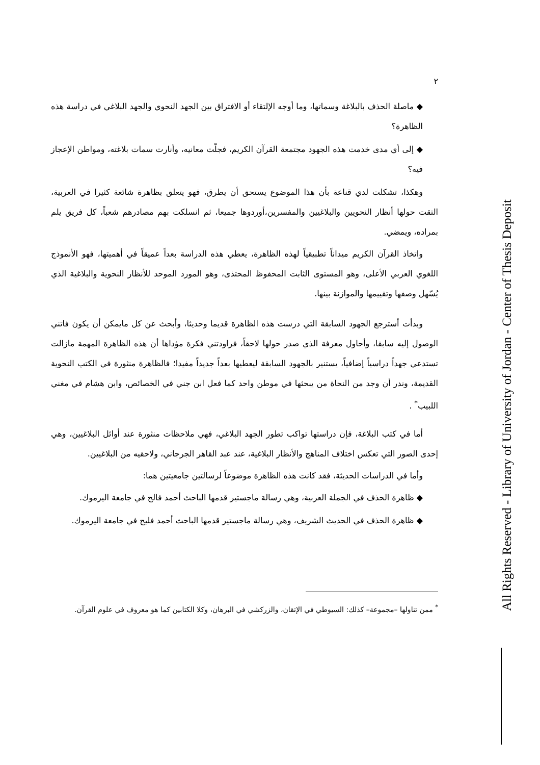٢
◆ ماصلة الحذف بالبلاغة وسماتها، وما أوجه الإلتقاء أو الافتراق بين الجهد النحوي والجهد البلاغي في دراسة هذه الظاهرة؟
◆ إلى أي مدى خدمت هذه الجهود مجتمعة القرآن الكريم، فجلّت معانيه، وأنارت سمات بلاغته، ومواطن الإعجاز فيه؟
وهكذا، تشكلت لدي قناعة بأن هذا الموضوع يستحق أن يطرق، فهو يتعلق بظاهرة شائعة كثيرا في العربية، التقت حولها أنظار النحويين والبلاغيين والمفسرين،أوردوها جميعا، ثم انسلكت بهم مصادرهم شعباً، كل فريق يلم بمراده، ويمضي.
واتخاذ القرآن الكريم ميداناً تطبيقياً لهذه الظاهرة، يعطي هذه الدراسة بعداً عميقاً في أهميتها، فهو الأنموذج اللغوي العربي الأعلى، وهو المستوى الثابت المحفوظ المحتذى، وهو المورد الموحد للأنظار النحوية والبلاغية الذي يُسّهل وصفها وتقييمها والموازنة بينها.
وبدأت أسترجع الجهود السابقة التي درست هذه الظاهرة قديما وحديثا، وأبحث عن كل مايمكن أن يكون فاتني الوصول إليه سابقا، وأحاول معرفة الذي صدر حولها لاحقاً، فراودتني فكرة مؤداها أن هذه الظاهرة المهمة مازالت تستدعي جهداً دراسياً إضافياً، يستنير بالجهود السابقة ليعطيها بعداً جديداً مفيدا؛ فالظاهرة منثورة في الكتب النحوية القديمة، وندر أن وجد من النحاة من يبحثها في موطن واحد كما فعل ابن جني في الخصائص، وابن هشام في مغني اللبيب<sup>*</sup> .
أما في كتب البلاغة، فإن دراستها تواكب تطور الجهد البلاغي، فهي ملاحظات منثورة عند أوائل البلاغيين، وهي إحدى الصور التي تعكس اختلاف المناهج والأنظار البلاغية، عند عبد القاهر الجرجاني، ولاحقيه من البلاغيين.
وأما في الدراسات الحديثة، فقد كانت هذه الظاهرة موضوعاً لرسالتين جامعيتين هما:
◆ ظاهرة الحذف في الجملة العربية، وهي رسالة ماجستير قدمها الباحث أحمد فالح في جامعة اليرموك.
◆ ظاهرة الحذف في الحديث الشريف، وهي رسالة ماجستير قدمها الباحث أحمد فليح في جامعة اليرموك.
<sup>*</sup> ممن تناولها –مجموعة– كذلك: السيوطي في الإتقان، والزركشي في البرهان، وكلا الكتابين كما هو معروف في علوم القرآن.
All Rights Reserved - Library of University of Jordan - Center of Thesis Deposit